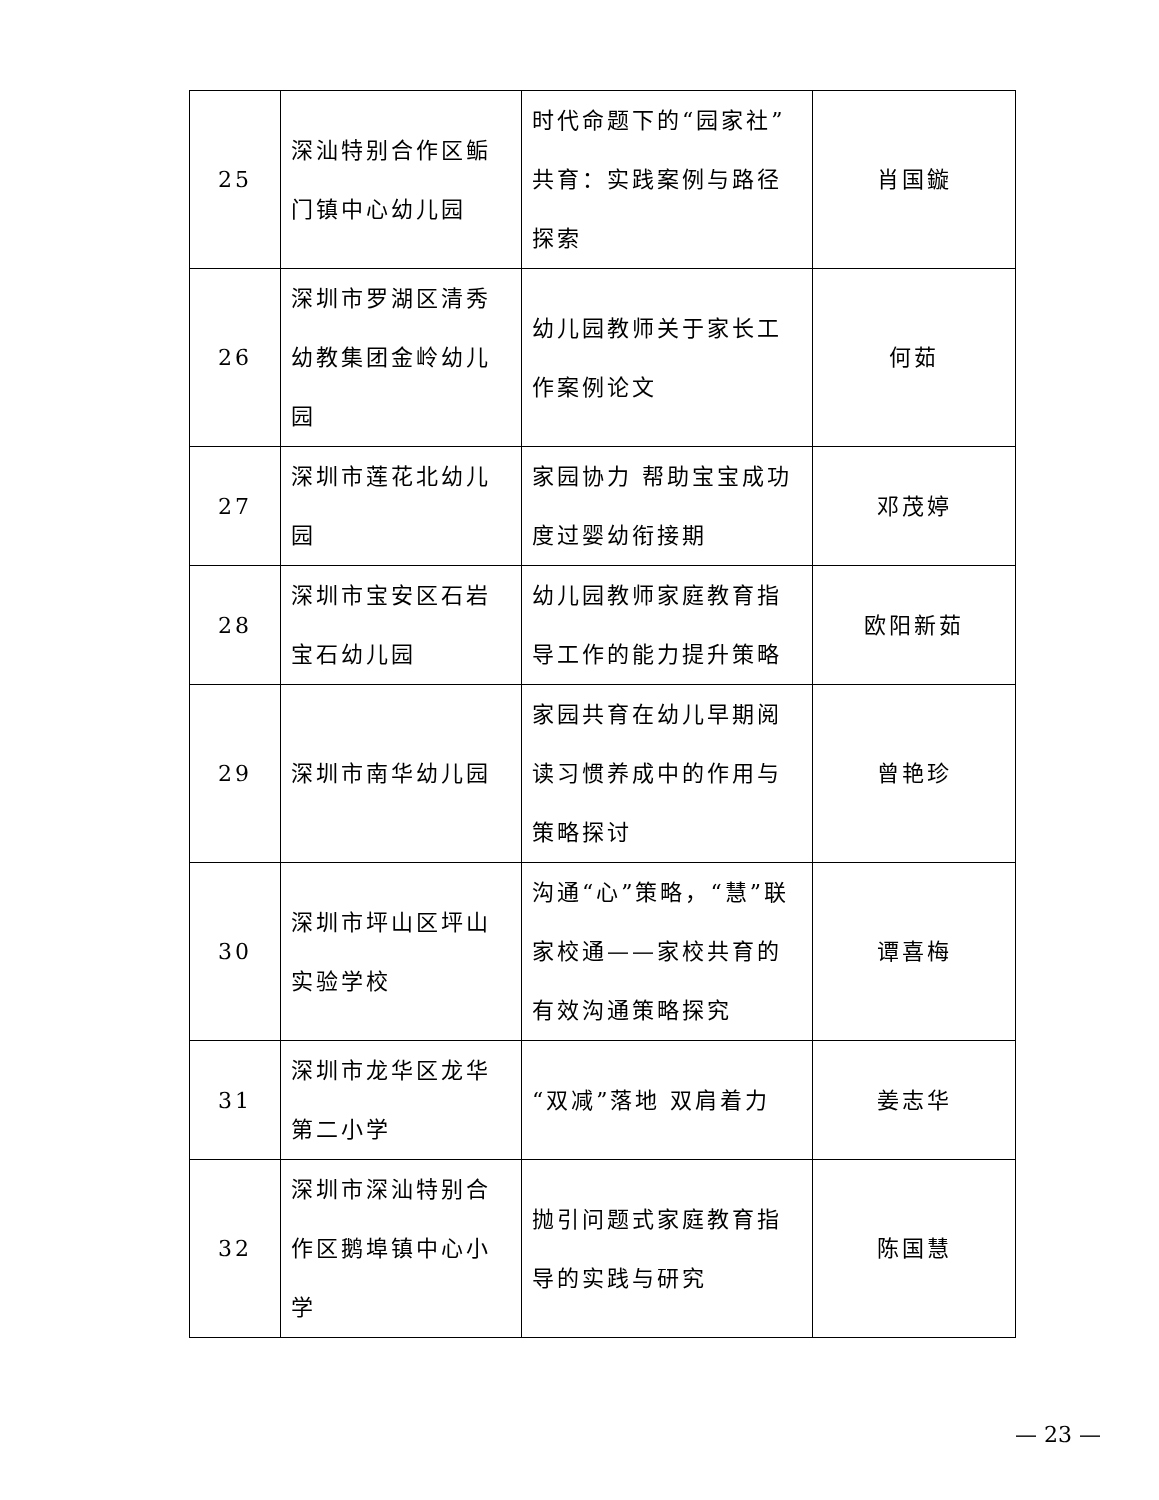| 25 | 深汕特别合作区鲘门镇中心幼儿园 | 时代命题下的“园家社”共育：实践案例与路径探索 | 肖国鏇 |
| 26 | 深圳市罗湖区清秀幼教集团金岭幼儿园 | 幼儿园教师关于家长工作案例论文 | 何茹 |
| 27 | 深圳市莲花北幼儿园 | 家园协力 帮助宝宝成功度过婴幼衔接期 | 邓茂婷 |
| 28 | 深圳市宝安区石岩宝石幼儿园 | 幼儿园教师家庭教育指导工作的能力提升策略 | 欧阳新茹 |
| 29 | 深圳市南华幼儿园 | 家园共育在幼儿早期阅读习惯养成中的作用与策略探讨 | 曾艳珍 |
| 30 | 深圳市坪山区坪山实验学校 | 沟通“心”策略，“慧”联家校通——家校共育的有效沟通策略探究 | 谭喜梅 |
| 31 | 深圳市龙华区龙华第二小学 | “双减”落地 双肩着力 | 姜志华 |
| 32 | 深圳市深汕特别合作区鹅埠镇中心小学 | 抛引问题式家庭教育指导的实践与研究 | 陈国慧 |
— 23 —